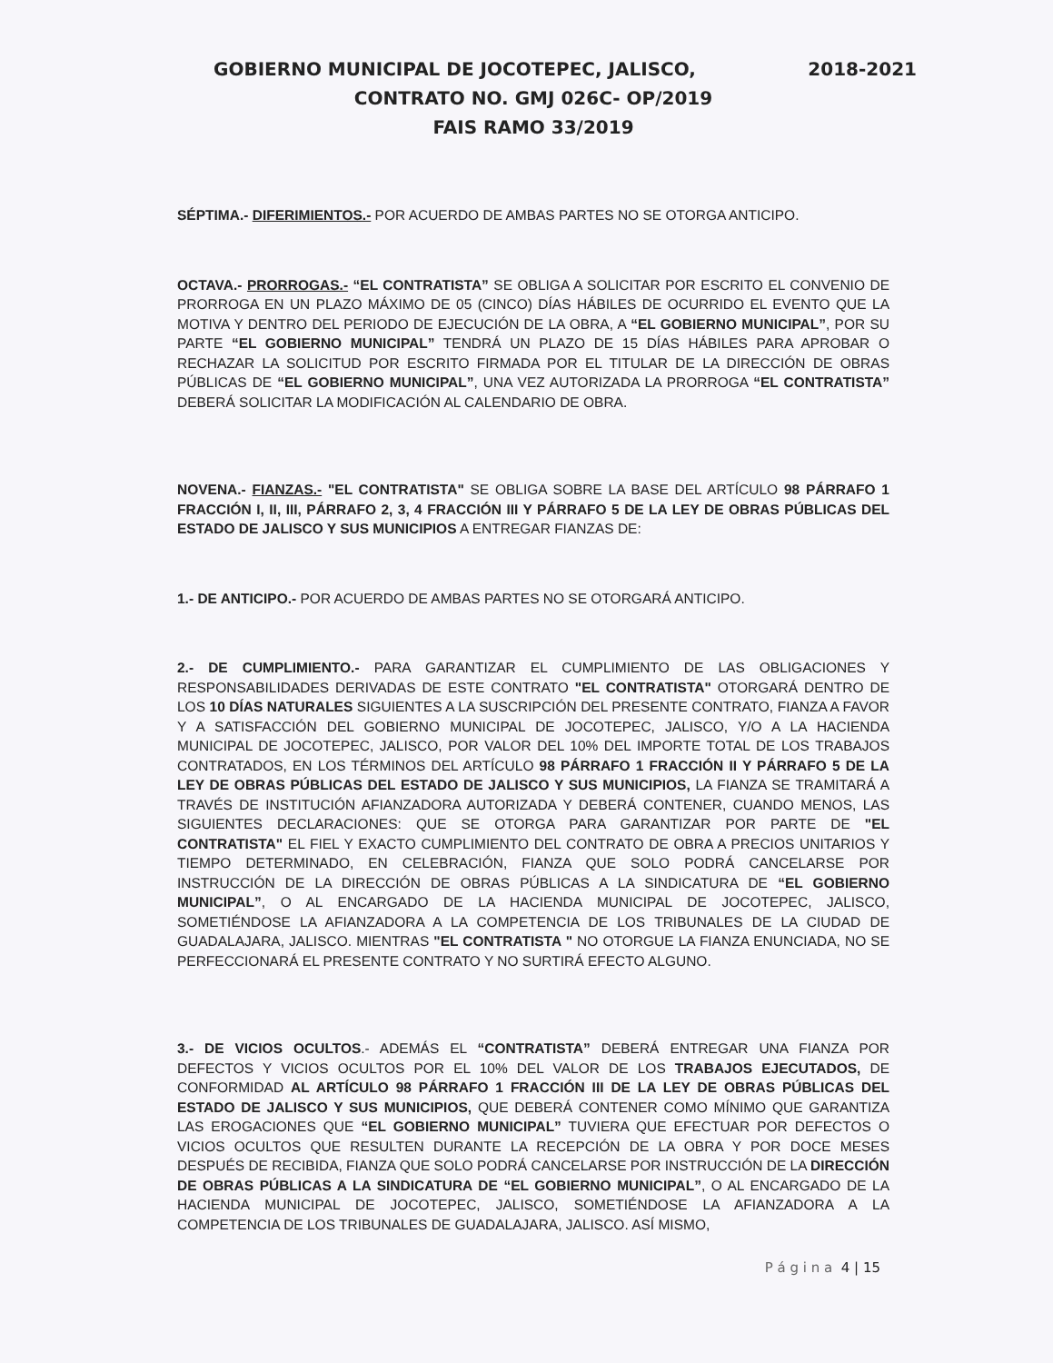GOBIERNO MUNICIPAL DE JOCOTEPEC, JALISCO, 2018-2021
CONTRATO NO. GMJ 026C- OP/2019
FAIS RAMO 33/2019
SÉPTIMA.- DIFERIMIENTOS.- POR ACUERDO DE AMBAS PARTES NO SE OTORGA ANTICIPO.
OCTAVA.- PRORROGAS.- “EL CONTRATISTA” SE OBLIGA A SOLICITAR POR ESCRITO EL CONVENIO DE PRORROGA EN UN PLAZO MÁXIMO DE 05 (CINCO) DÍAS HÁBILES DE OCURRIDO EL EVENTO QUE LA MOTIVA Y DENTRO DEL PERIODO DE EJECUCIÓN DE LA OBRA, A “EL GOBIERNO MUNICIPAL”, POR SU PARTE “EL GOBIERNO MUNICIPAL” TENDRÁ UN PLAZO DE 15 DÍAS HÁBILES PARA APROBAR O RECHAZAR LA SOLICITUD POR ESCRITO FIRMADA POR EL TITULAR DE LA DIRECCIÓN DE OBRAS PÚBLICAS DE “EL GOBIERNO MUNICIPAL”, UNA VEZ AUTORIZADA LA PRORROGA “EL CONTRATISTA” DEBERÁ SOLICITAR LA MODIFICACIÓN AL CALENDARIO DE OBRA.
NOVENA.- FIANZAS.- "EL CONTRATISTA" SE OBLIGA SOBRE LA BASE DEL ARTÍCULO 98 PÁRRAFO 1 FRACCIÓN I, II, III, PÁRRAFO 2, 3, 4 FRACCIÓN III Y PÁRRAFO 5 DE LA LEY DE OBRAS PÚBLICAS DEL ESTADO DE JALISCO Y SUS MUNICIPIOS A ENTREGAR FIANZAS DE:
1.- DE ANTICIPO.- POR ACUERDO DE AMBAS PARTES NO SE OTORGARÁ ANTICIPO.
2.- DE CUMPLIMIENTO.- PARA GARANTIZAR EL CUMPLIMIENTO DE LAS OBLIGACIONES Y RESPONSABILIDADES DERIVADAS DE ESTE CONTRATO "EL CONTRATISTA" OTORGARÁ DENTRO DE LOS 10 DÍAS NATURALES SIGUIENTES A LA SUSCRIPCIÓN DEL PRESENTE CONTRATO, FIANZA A FAVOR Y A SATISFACCIÓN DEL GOBIERNO MUNICIPAL DE JOCOTEPEC, JALISCO, Y/O A LA HACIENDA MUNICIPAL DE JOCOTEPEC, JALISCO, POR VALOR DEL 10% DEL IMPORTE TOTAL DE LOS TRABAJOS CONTRATADOS, EN LOS TÉRMINOS DEL ARTÍCULO 98 PÁRRAFO 1 FRACCIÓN II Y PÁRRAFO 5 DE LA LEY DE OBRAS PÚBLICAS DEL ESTADO DE JALISCO Y SUS MUNICIPIOS, LA FIANZA SE TRAMITARÁ A TRAVÉS DE INSTITUCIÓN AFIANZADORA AUTORIZADA Y DEBERÁ CONTENER, CUANDO MENOS, LAS SIGUIENTES DECLARACIONES: QUE SE OTORGA PARA GARANTIZAR POR PARTE DE "EL CONTRATISTA" EL FIEL Y EXACTO CUMPLIMIENTO DEL CONTRATO DE OBRA A PRECIOS UNITARIOS Y TIEMPO DETERMINADO, EN CELEBRACIÓN, FIANZA QUE SOLO PODRÁ CANCELARSE POR INSTRUCCIÓN DE LA DIRECCIÓN DE OBRAS PÚBLICAS A LA SINDICATURA DE “EL GOBIERNO MUNICIPAL”, O AL ENCARGADO DE LA HACIENDA MUNICIPAL DE JOCOTEPEC, JALISCO, SOMETIÉNDOSE LA AFIANZADORA A LA COMPETENCIA DE LOS TRIBUNALES DE LA CIUDAD DE GUADALAJARA, JALISCO. MIENTRAS "EL CONTRATISTA " NO OTORGUE LA FIANZA ENUNCIADA, NO SE PERFECCIONARÁ EL PRESENTE CONTRATO Y NO SURTIRÁ EFECTO ALGUNO.
3.- DE VICIOS OCULTOS.- ADEMÁS EL “CONTRATISTA” DEBERÁ ENTREGAR UNA FIANZA POR DEFECTOS Y VICIOS OCULTOS POR EL 10% DEL VALOR DE LOS TRABAJOS EJECUTADOS, DE CONFORMIDAD AL ARTÍCULO 98 PÁRRAFO 1 FRACCIÓN III DE LA LEY DE OBRAS PÚBLICAS DEL ESTADO DE JALISCO Y SUS MUNICIPIOS, QUE DEBERÁ CONTENER COMO MÍNIMO QUE GARANTIZA LAS EROGACIONES QUE “EL GOBIERNO MUNICIPAL” TUVIERA QUE EFECTUAR POR DEFECTOS O VICIOS OCULTOS QUE RESULTEN DURANTE LA RECEPCIÓN DE LA OBRA Y POR DOCE MESES DESPUÉS DE RECIBIDA, FIANZA QUE SOLO PODRÁ CANCELARSE POR INSTRUCCIÓN DE LA DIRECCIÓN DE OBRAS PÚBLICAS A LA SINDICATURA DE “EL GOBIERNO MUNICIPAL”, O AL ENCARGADO DE LA HACIENDA MUNICIPAL DE JOCOTEPEC, JALISCO, SOMETIÉNDOSE LA AFIANZADORA A LA COMPETENCIA DE LOS TRIBUNALES DE GUADALAJARA, JALISCO. ASÍ MISMO,
P á g i n a 4 | 15